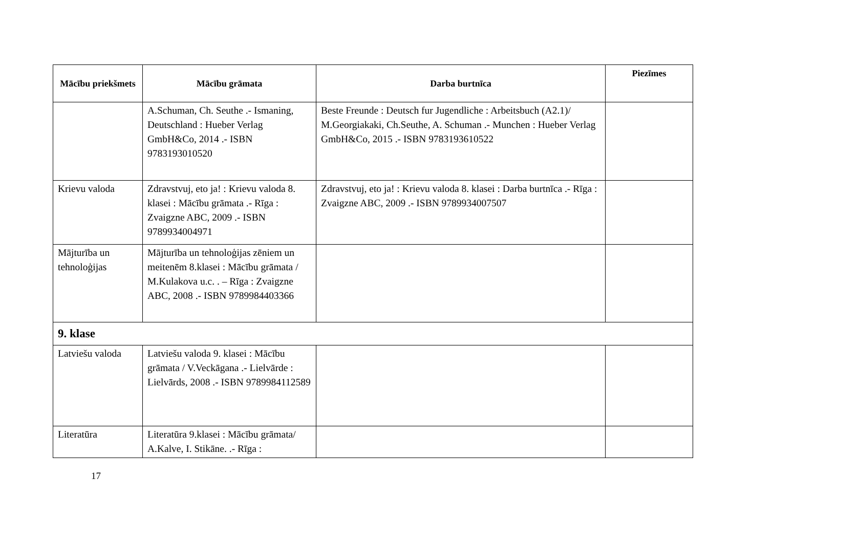| Mācību priekšmets | Mācību grāmata | Darba burtnīca | Piezīmes |
| --- | --- | --- | --- |
| | A.Schuman, Ch. Seuthe .- Ismaning, Deutschland : Hueber Verlag GmbH&Co, 2014 .- ISBN 9783193010520 | Beste Freunde : Deutsch fur Jugendliche : Arbeitsbuch (A2.1)/ M.Georgiakaki, Ch.Seuthe, A. Schuman .- Munchen : Hueber Verlag GmbH&Co, 2015 .- ISBN 9783193610522 | |
| Krievu valoda | Zdravstvuj, eto ja! : Krievu valoda 8. klasei : Mācību grāmata .- Rīga : Zvaigzne ABC, 2009 .- ISBN 9789934004971 | Zdravstvuj, eto ja! : Krievu valoda 8. klasei : Darba burtnīca .- Rīga : Zvaigzne ABC, 2009 .- ISBN 9789934007507 | |
| Mājturība un tehnoloģijas | Mājturība un tehnoloģijas zēniem un meitenēm 8.klasei : Mācību grāmata / M.Kulakova u.c. . – Rīga : Zvaigzne ABC, 2008 .- ISBN 9789984403366 | | |
| 9. klase | | | |
| Latviešu valoda | Latviešu valoda 9. klasei : Mācību grāmata / V.Veckāgana .- Lielvārde : Lielvārds, 2008 .- ISBN 9789984112589 | | |
| Literatūra | Literatūra 9.klasei : Mācību grāmata/ A.Kalve, I. Stikāne. .- Rīga : | | |
17